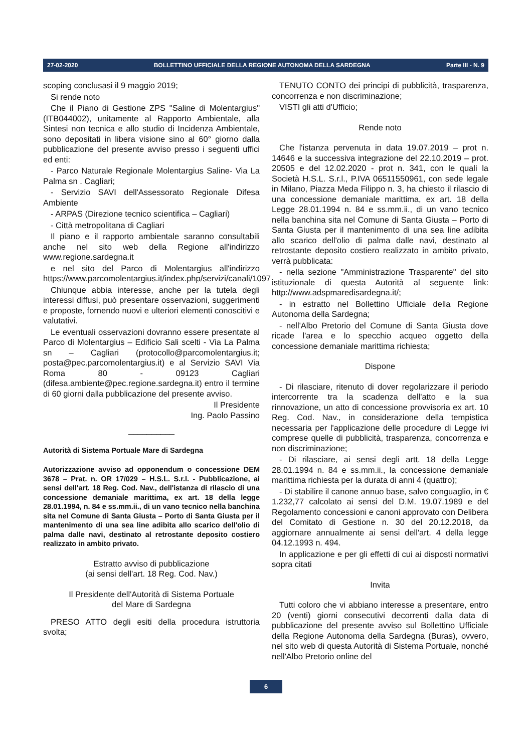27-02-2020 BOLLETTINO UFFICIALE DELLA REGIONE AUTONOMA DELLA SARDEGNA Parte III - N. 9
scoping conclusasi il 9 maggio 2019;
Si rende noto
Che il Piano di Gestione ZPS "Saline di Molentargius" (ITB044002), unitamente al Rapporto Ambientale, alla Sintesi non tecnica e allo studio di Incidenza Ambientale, sono depositati in libera visione sino al 60° giorno dalla pubblicazione del presente avviso presso i seguenti uffici ed enti:
- Parco Naturale Regionale Molentargius Saline- Via La Palma sn . Cagliari;
- Servizio SAVI dell'Assessorato Regionale Difesa Ambiente
- ARPAS (Direzione tecnico scientifica – Cagliari)
- Città metropolitana di Cagliari
Il piano e il rapporto ambientale saranno consultabili anche nel sito web della Regione all'indirizzo www.regione.sardegna.it
e nel sito del Parco di Molentargius all'indirizzo https://www.parcomolentargius.it/index.php/servizi/canali/1097
Chiunque abbia interesse, anche per la tutela degli interessi diffusi, può presentare osservazioni, suggerimenti e proposte, fornendo nuovi e ulteriori elementi conoscitivi e valutativi.
Le eventuali osservazioni dovranno essere presentate al Parco di Molentargius – Edificio Sali scelti - Via La Palma sn – Cagliari (protocollo@parcomolentargius.it; posta@pec.parcomolentargius.it) e al Servizio SAVI Via Roma 80 - 09123 Cagliari (difesa.ambiente@pec.regione.sardegna.it) entro il termine di 60 giorni dalla pubblicazione del presente avviso.
Il Presidente
Ing. Paolo Passino
__________
Autorità di Sistema Portuale Mare di Sardegna
Autorizzazione avviso ad opponendum o concessione DEM 3678 – Prat. n. OR 17/029 – H.S.L. S.r.l. - Pubblicazione, ai sensi dell'art. 18 Reg. Cod. Nav., dell'istanza di rilascio di una concessione demaniale marittima, ex art. 18 della legge 28.01.1994, n. 84 e ss.mm.ii., di un vano tecnico nella banchina sita nel Comune di Santa Giusta – Porto di Santa Giusta per il mantenimento di una sea line adibita allo scarico dell'olio di palma dalle navi, destinato al retrostante deposito costiero realizzato in ambito privato.
Estratto avviso di pubblicazione
(ai sensi dell'art. 18 Reg. Cod. Nav.)
Il Presidente dell'Autorità di Sistema Portuale
del Mare di Sardegna
PRESO ATTO degli esiti della procedura istruttoria svolta;
TENUTO CONTO dei principi di pubblicità, trasparenza, concorrenza e non discriminazione;
VISTI gli atti d'Ufficio;
Rende noto
Che l'istanza pervenuta in data 19.07.2019 – prot n. 14646 e la successiva integrazione del 22.10.2019 – prot. 20505 e del 12.02.2020 - prot n. 341, con le quali la Società H.S.L. S.r.l., P.IVA 06511550961, con sede legale in Milano, Piazza Meda Filippo n. 3, ha chiesto il rilascio di una concessione demaniale marittima, ex art. 18 della Legge 28.01.1994 n. 84 e ss.mm.ii., di un vano tecnico nella banchina sita nel Comune di Santa Giusta – Porto di Santa Giusta per il mantenimento di una sea line adibita allo scarico dell'olio di palma dalle navi, destinato al retrostante deposito costiero realizzato in ambito privato, verrà pubblicata:
- nella sezione "Amministrazione Trasparente" del sito istituzionale di questa Autorità al seguente link: http://www.adspmaredisardegna.it/;
- in estratto nel Bollettino Ufficiale della Regione Autonoma della Sardegna;
- nell'Albo Pretorio del Comune di Santa Giusta dove ricade l'area e lo specchio acqueo oggetto della concessione demaniale marittima richiesta;
Dispone
- Di rilasciare, ritenuto di dover regolarizzare il periodo intercorrente tra la scadenza dell'atto e la sua rinnovazione, un atto di concessione provvisoria ex art. 10 Reg. Cod. Nav., in considerazione della tempistica necessaria per l'applicazione delle procedure di Legge ivi comprese quelle di pubblicità, trasparenza, concorrenza e non discriminazione;
- Di rilasciare, ai sensi degli artt. 18 della Legge 28.01.1994 n. 84 e ss.mm.ii., la concessione demaniale marittima richiesta per la durata di anni 4 (quattro);
- Di stabilire il canone annuo base, salvo conguaglio, in € 1.232,77 calcolato ai sensi del D.M. 19.07.1989 e del Regolamento concessioni e canoni approvato con Delibera del Comitato di Gestione n. 30 del 20.12.2018, da aggiornare annualmente ai sensi dell'art. 4 della legge 04.12.1993 n. 494.
In applicazione e per gli effetti di cui ai disposti normativi sopra citati
Invita
Tutti coloro che vi abbiano interesse a presentare, entro 20 (venti) giorni consecutivi decorrenti dalla data di pubblicazione del presente avviso sul Bollettino Ufficiale della Regione Autonoma della Sardegna (Buras), ovvero, nel sito web di questa Autorità di Sistema Portuale, nonché nell'Albo Pretorio online del
6